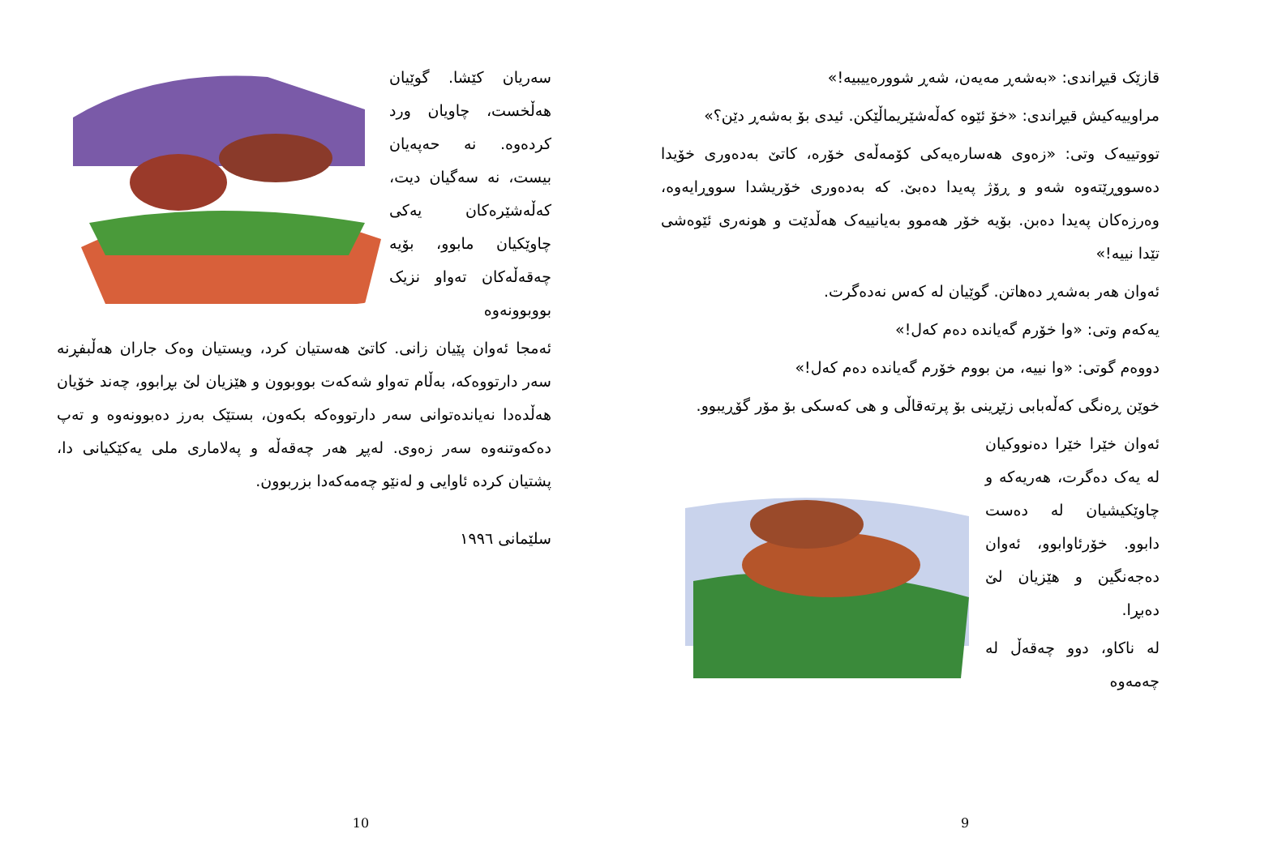سەریان کێشا. گوێیان هەڵخست، چاویان ورد کردەوە. نە حەپەیان بیست، نە سەگیان دیت، کەڵەشێرەکان یەکی چاوێکیان مابوو، بۆیە چەقەڵەکان تەواو نزیک بووبوونەوە
ئەمجا ئەوان پێیان زانی. کاتێ هەستیان کرد، ویستیان وەک جاران هەڵبفڕنە سەر دارتووەکە، بەڵام تەواو شەکەت بووبوون و هێزیان لێ بڕابوو، چەند خۆیان هەڵدەدا نەیاندەتوانی سەر دارتووەکە بکەون، بستێک بەرز دەبوونەوە و تەپ دەکەوتنەوە سەر زەوی. لەپڕ هەر چەقەڵە و پەلاماری ملی یەکێکیانی دا، پشتیان کردە ئاوایی و لەنێو چەمەکەدا بزربوون.
سلێمانی ١٩٩٦
10
قازێک قیڕاندی: «بەشەڕ مەیەن، شەڕ شوورەییبیە!»
مراوییەکیش قیڕاندی: «خۆ ئێوە کەڵەشێریماڵێکن. ئیدی بۆ بەشەڕ دێن؟»
تووتییەک وتی: «زەوی هەسارەیەکی کۆمەڵەی خۆرە، کاتێ بەدەوری خۆیدا دەسووڕێتەوە شەو و ڕۆژ پەیدا دەبێ. کە بەدەوری خۆریشدا سووڕایەوە، وەرزەکان پەیدا دەبن. بۆیە خۆر هەموو بەیانییەک هەڵدێت و هونەری ئێوەشی تێدا نییە!»
ئەوان هەر بەشەڕ دەهاتن. گوێیان لە کەس نەدەگرت.
یەکەم وتی: «وا خۆرم گەیاندە دەم کەل!»
دووەم گوتی: «وا نییە، من بووم خۆرم گەیاندە دەم کەل!»
خوێن ڕەنگی کەڵەبابی زێڕینی بۆ پرتەقاڵی و هی کەسکی بۆ مۆر گۆڕیبوو.
ئەوان خێرا خێرا دەنووکیان لە یەک دەگرت، هەریەکە و چاوێکیشیان لە دەست دابوو. خۆرئاوابوو، ئەوان دەجەنگین و هێزیان لێ دەبڕا.
لە ناکاو، دوو چەقەڵ لە چەمەوە
9